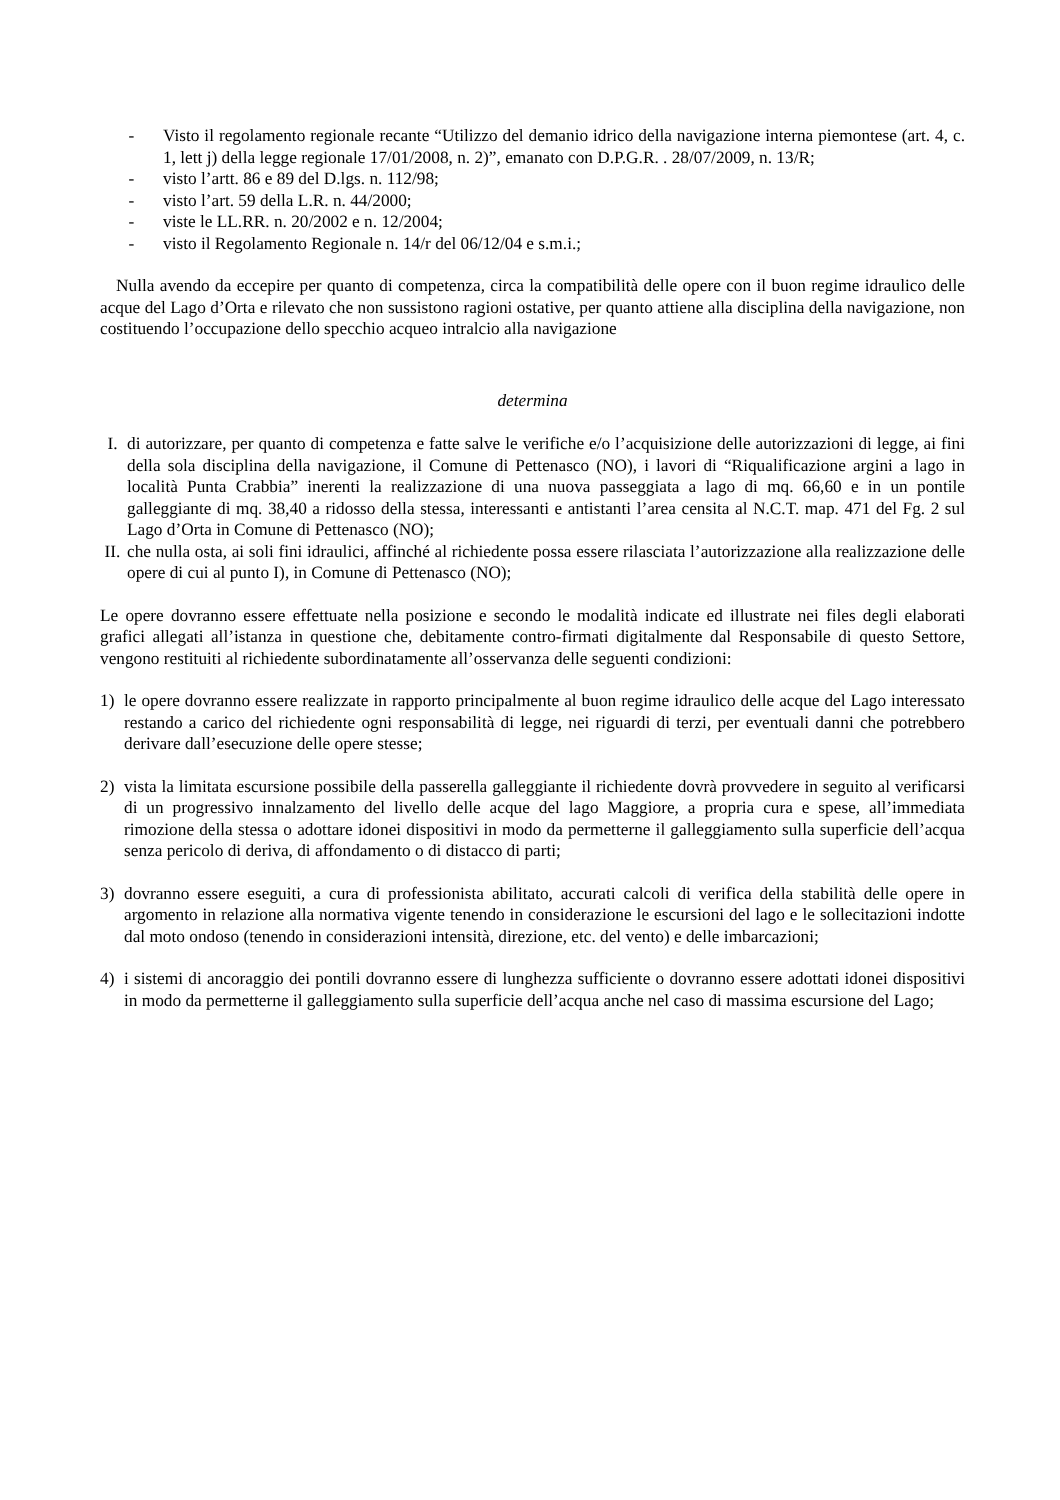- Visto il regolamento regionale recante “Utilizzo del demanio idrico della navigazione interna piemontese (art. 4, c. 1, lett j) della legge regionale 17/01/2008, n. 2)”, emanato con D.P.G.R. . 28/07/2009, n. 13/R;
- visto l’artt. 86 e 89 del D.lgs. n. 112/98;
- visto l’art. 59 della L.R. n. 44/2000;
- viste le LL.RR. n. 20/2002 e n. 12/2004;
- visto il Regolamento Regionale n. 14/r del 06/12/04 e s.m.i.;
Nulla avendo da eccepire per quanto di competenza, circa la compatibilità delle opere con il buon regime idraulico delle acque del Lago d’Orta e rilevato che non sussistono ragioni ostative, per quanto attiene alla disciplina della navigazione, non costituendo l’occupazione dello specchio acqueo intralcio alla navigazione
determina
I. di autorizzare, per quanto di competenza e fatte salve le verifiche e/o l’acquisizione delle autorizzazioni di legge, ai fini della sola disciplina della navigazione, il Comune di Pettenasco (NO), i lavori di “Riqualificazione argini a lago in località Punta Crabbia” inerenti la realizzazione di una nuova passeggiata a lago di mq. 66,60 e in un pontile galleggiante di mq. 38,40 a ridosso della stessa, interessanti e antistanti l’area censita al N.C.T. map. 471 del Fg. 2 sul Lago d’Orta in Comune di Pettenasco (NO);
II. che nulla osta, ai soli fini idraulici, affinché al richiedente possa essere rilasciata l’autorizzazione alla realizzazione delle opere di cui al punto I), in Comune di Pettenasco (NO);
Le opere dovranno essere effettuate nella posizione e secondo le modalità indicate ed illustrate nei files degli elaborati grafici allegati all’istanza in questione che, debitamente contro-firmati digitalmente dal Responsabile di questo Settore, vengono restituiti al richiedente subordinatamente all’osservanza delle seguenti condizioni:
1) le opere dovranno essere realizzate in rapporto principalmente al buon regime idraulico delle acque del Lago interessato restando a carico del richiedente ogni responsabilità di legge, nei riguardi di terzi, per eventuali danni che potrebbero derivare dall’esecuzione delle opere stesse;
2) vista la limitata escursione possibile della passerella galleggiante il richiedente dovrà provvedere in seguito al verificarsi di un progressivo innalzamento del livello delle acque del lago Maggiore, a propria cura e spese, all’immediata rimozione della stessa o adottare idonei dispositivi in modo da permetterne il galleggiamento sulla superficie dell’acqua senza pericolo di deriva, di affondamento o di distacco di parti;
3) dovranno essere eseguiti, a cura di professionista abilitato, accurati calcoli di verifica della stabilità delle opere in argomento in relazione alla normativa vigente tenendo in considerazione le escursioni del lago e le sollecitazioni indotte dal moto ondoso (tenendo in considerazioni intensità, direzione, etc. del vento) e delle imbarcazioni;
4) i sistemi di ancoraggio dei pontili dovranno essere di lunghezza sufficiente o dovranno essere adottati idonei dispositivi in modo da permetterne il galleggiamento sulla superficie dell’acqua anche nel caso di massima escursione del Lago;